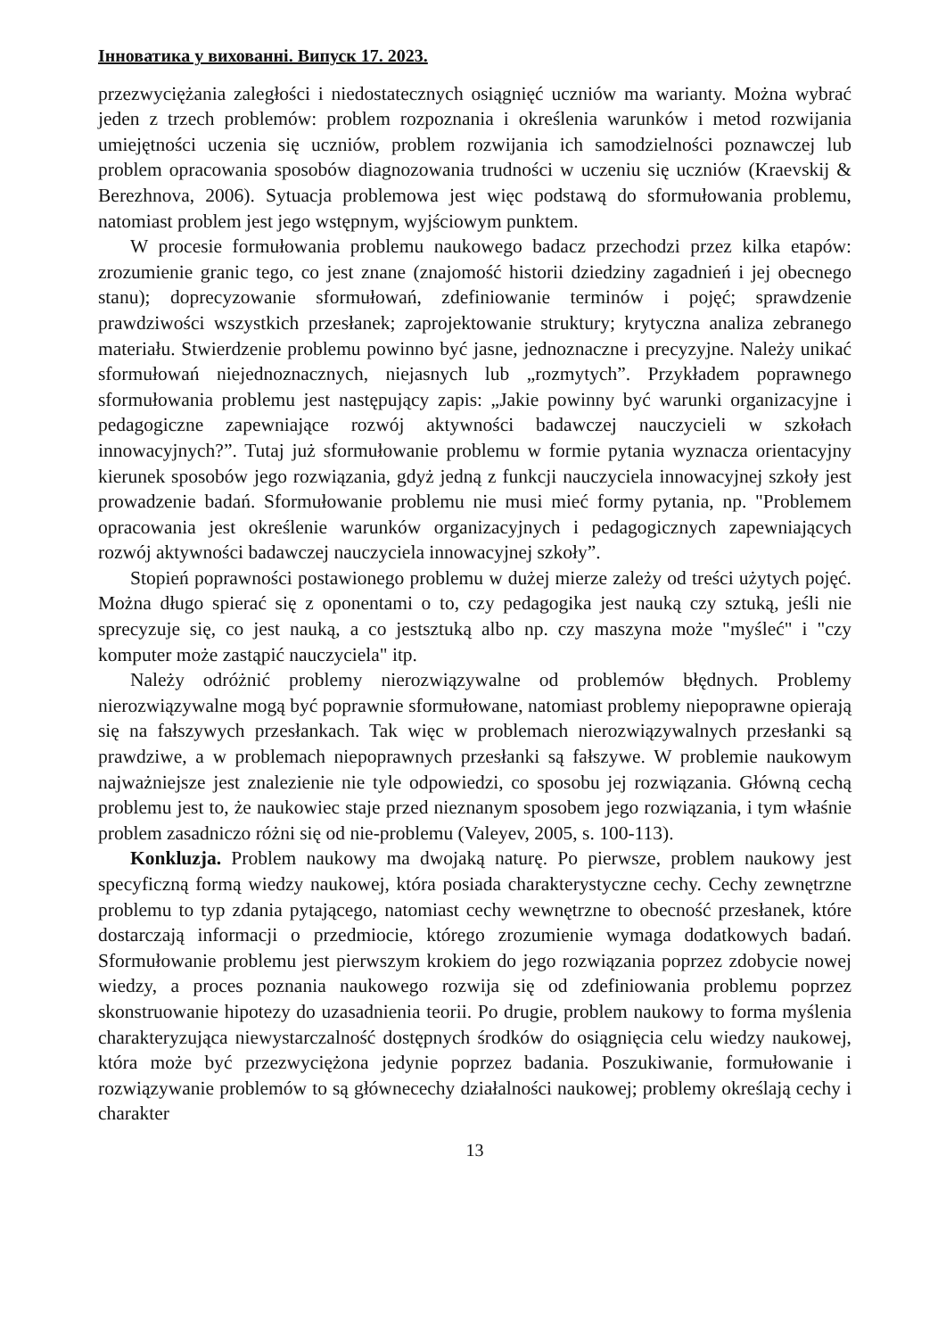Інноватика у вихованні. Випуск 17. 2023.
przezwyciężania zaległości i niedostatecznych osiągnięć uczniów ma warianty. Można wybrać jeden z trzech problemów: problem rozpoznania i określenia warunków i metod rozwijania umiejętności uczenia się uczniów, problem rozwijania ich samodzielności poznawczej lub problem opracowania sposobów diagnozowania trudności w uczeniu się uczniów (Kraevskij & Berezhnova, 2006). Sytuacja problemowa jest więc podstawą do sformułowania problemu, natomiast problem jest jego wstępnym, wyjściowym punktem.
W procesie formułowania problemu naukowego badacz przechodzi przez kilka etapów: zrozumienie granic tego, co jest znane (znajomość historii dziedziny zagadnień i jej obecnego stanu); doprecyzowanie sformułowań, zdefiniowanie terminów i pojęć; sprawdzenie prawdziwości wszystkich przesłanek; zaprojektowanie struktury; krytyczna analiza zebranego materiału. Stwierdzenie problemu powinno być jasne, jednoznaczne i precyzyjne. Należy unikać sformułowań niejednoznacznych, niejasnych lub „rozmytych”. Przykładem poprawnego sformułowania problemu jest następujący zapis: „Jakie powinny być warunki organizacyjne i pedagogiczne zapewniające rozwój aktywności badawczej nauczycieli w szkołach innowacyjnych?”. Tutaj już sformułowanie problemu w formie pytania wyznacza orientacyjny kierunek sposobów jego rozwiązania, gdyż jedną z funkcji nauczyciela innowacyjnej szkoły jest prowadzenie badań. Sformułowanie problemu nie musi mieć formy pytania, np. "Problemem opracowania jest określenie warunków organizacyjnych i pedagogicznych zapewniających rozwój aktywności badawczej nauczyciela innowacyjnej szkoły”.
Stopień poprawności postawionego problemu w dużej mierze zależy od treści użytych pojęć. Można długo spierać się z oponentami o to, czy pedagogika jest nauką czy sztuką, jeśli nie sprecyzuje się, co jest nauką, a co jestsztuką albo np. czy maszyna może "myśleć" i "czy komputer może zastąpić nauczyciela" itp.
Należy odróżnić problemy nierozwiązywalne od problemów błędnych. Problemy nierozwiązywalne mogą być poprawnie sformułowane, natomiast problemy niepoprawne opierają się na fałszywych przesłankach. Tak więc w problemach nierozwiązywalnych przesłanki są prawdziwe, a w problemach niepoprawnych przesłanki są fałszywe. W problemie naukowym najważniejsze jest znalezienie nie tyle odpowiedzi, co sposobu jej rozwiązania. Główną cechą problemu jest to, że naukowiec staje przed nieznanym sposobem jego rozwiązania, i tym właśnie problem zasadniczo różni się od nie-problemu (Valeyev, 2005, s. 100-113).
Konkluzja. Problem naukowy ma dwojaką naturę. Po pierwsze, problem naukowy jest specyficzną formą wiedzy naukowej, która posiada charakterystyczne cechy. Cechy zewnętrzne problemu to typ zdania pytającego, natomiast cechy wewnętrzne to obecność przesłanek, które dostarczają informacji o przedmiocie, którego zrozumienie wymaga dodatkowych badań. Sformułowanie problemu jest pierwszym krokiem do jego rozwiązania poprzez zdobycie nowej wiedzy, a proces poznania naukowego rozwija się od zdefiniowania problemu poprzez skonstruowanie hipotezy do uzasadnienia teorii. Po drugie, problem naukowy to forma myślenia charakteryzująca niewystarczalność dostępnych środków do osiągnięcia celu wiedzy naukowej, która może być przezwyciężona jedynie poprzez badania. Poszukiwanie, formułowanie i rozwiązywanie problemów to są głównecechy działalności naukowej; problemy określają cechy i charakter
13